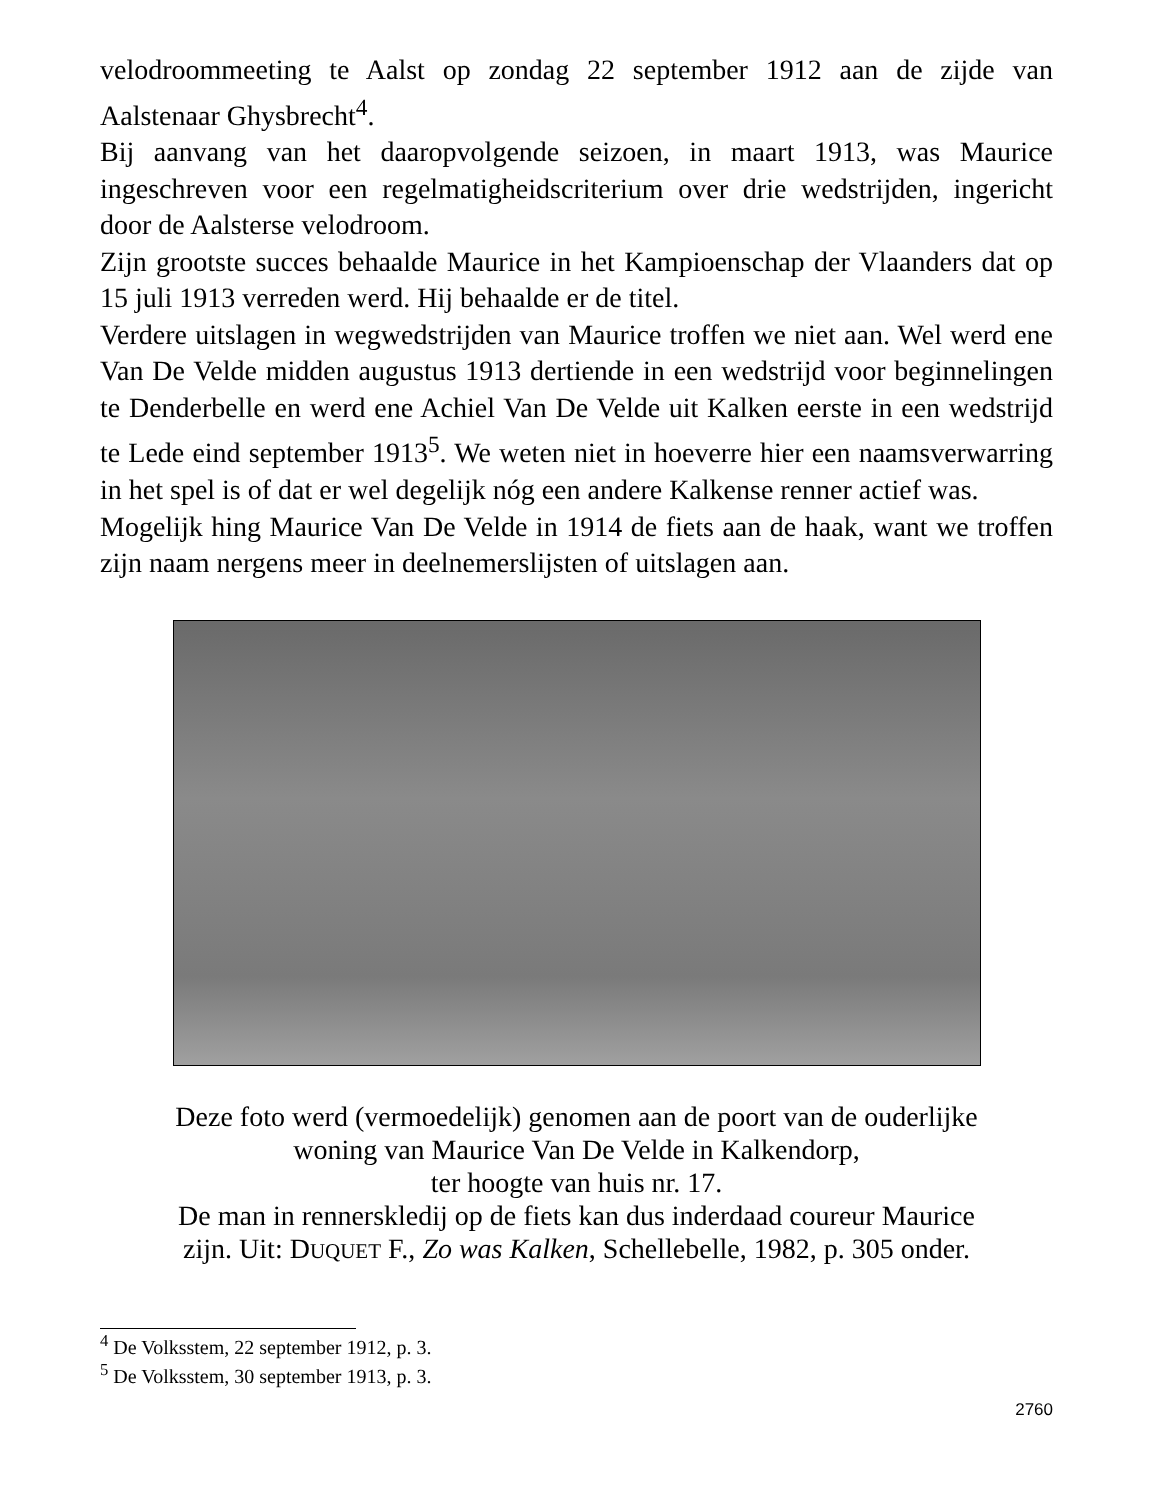velodroommeeting te Aalst op zondag 22 september 1912 aan de zijde van Aalstenaar Ghysbrecht<sup>4</sup>.
Bij aanvang van het daaropvolgende seizoen, in maart 1913, was Maurice ingeschreven voor een regelmatigheidscriterium over drie wedstrijden, ingericht door de Aalsterse velodroom.
Zijn grootste succes behaalde Maurice in het Kampioenschap der Vlaanders dat op 15 juli 1913 verreden werd. Hij behaalde er de titel.
Verdere uitslagen in wegwedstrijden van Maurice troffen we niet aan. Wel werd ene Van De Velde midden augustus 1913 dertiende in een wedstrijd voor beginnelingen te Denderbelle en werd ene Achiel Van De Velde uit Kalken eerste in een wedstrijd te Lede eind september 1913<sup>5</sup>. We weten niet in hoeverre hier een naamsverwarring in het spel is of dat er wel degelijk nóg een andere Kalkense renner actief was.
Mogelijk hing Maurice Van De Velde in 1914 de fiets aan de haak, want we troffen zijn naam nergens meer in deelnemerslijsten of uitslagen aan.
Deze foto werd (vermoedelijk) genomen aan de poort van de ouderlijke
woning van Maurice Van De Velde in Kalkendorp,
ter hoogte van huis nr. 17.
De man in rennerskledij op de fiets kan dus inderdaad coureur Maurice
zijn. Uit: DUQUET F., Zo was Kalken, Schellebelle, 1982, p. 305 onder.
<sup>4</sup> De Volksstem, 22 september 1912, p. 3.
<sup>5</sup> De Volksstem, 30 september 1913, p. 3.
2760